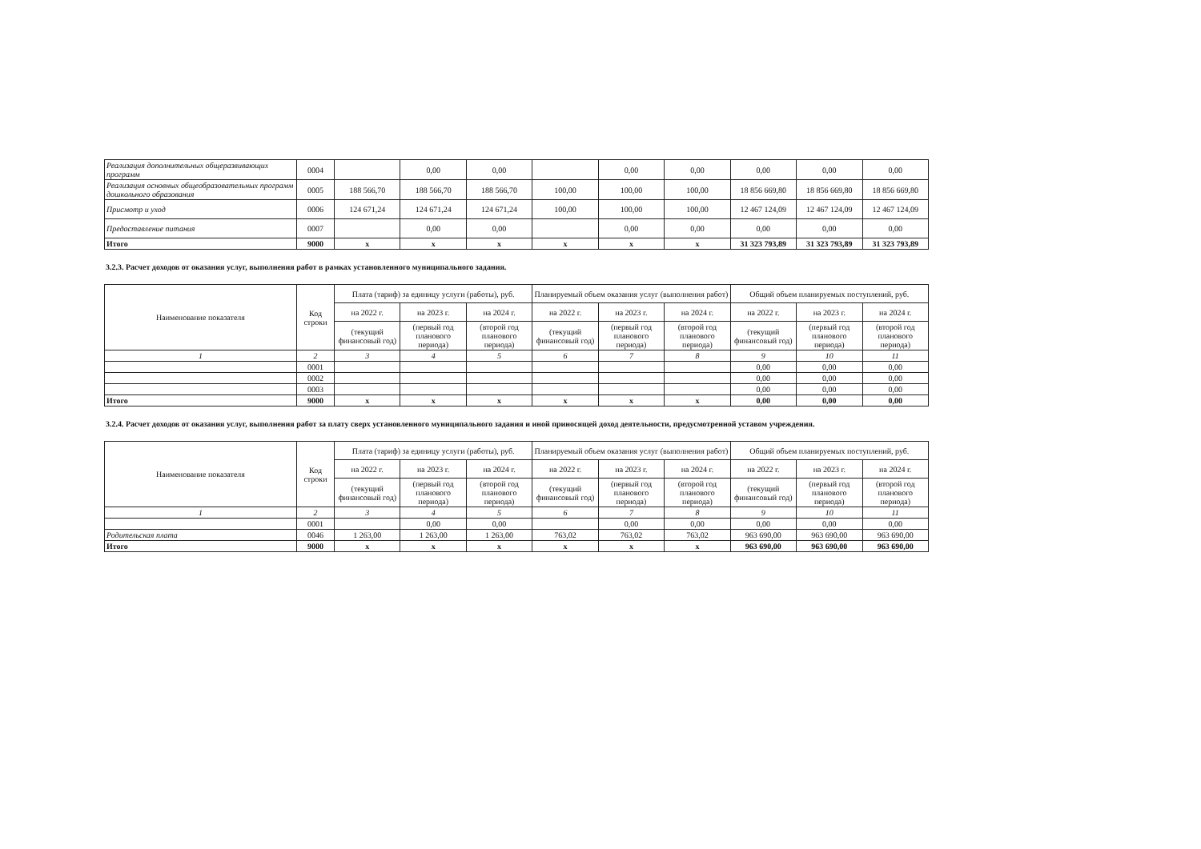| Реализация дополнительных общеразвивающих программ | 0004 | | 0,00 | 0,00 | | 0,00 | 0,00 | 0,00 | 0,00 | 0,00 |
| Реализация основных общеобразовательных программ дошкольного образования | 0005 | 188 566,70 | 188 566,70 | 188 566,70 | 100,00 | 100,00 | 100,00 | 18 856 669,80 | 18 856 669,80 | 18 856 669,80 |
| Присмотр и уход | 0006 | 124 671,24 | 124 671,24 | 124 671,24 | 100,00 | 100,00 | 100,00 | 12 467 124,09 | 12 467 124,09 | 12 467 124,09 |
| Предоставление питания | 0007 | | 0,00 | 0,00 | | 0,00 | 0,00 | 0,00 | 0,00 | 0,00 |
| Итого | 9000 | x | x | x | x | x | x | 31 323 793,89 | 31 323 793,89 | 31 323 793,89 |
3.2.3. Расчет доходов от оказания услуг, выполнения работ в рамках установленного муниципального задания.
| Наименование показателя | Код строки | Плата (тариф) за единицу услуги (работы), руб. | | | Планируемый объем оказания услуг (выполнения работ) | | | Общий объем планируемых поступлений, руб. | | |
| --- | --- | --- | --- | --- | --- | --- | --- | --- | --- | --- |
| | | на 2022 г. | на 2023 г. | на 2024 г. | на 2022 г. | на 2023 г. | на 2024 г. | на 2022 г. | на 2023 г. | на 2024 г. |
| | | (текущий финансовый год) | (первый год планового периода) | (второй год планового периода) | (текущий финансовый год) | (первый год планового периода) | (второй год планового периода) | (текущий финансовый год) | (первый год планового периода) | (второй год планового периода) |
| 1 | 2 | 3 | 4 | 5 | 6 | 7 | 8 | 9 | 10 | 11 |
| | 0001 | | | | | | | 0,00 | 0,00 | 0,00 |
| | 0002 | | | | | | | 0,00 | 0,00 | 0,00 |
| | 0003 | | | | | | | 0,00 | 0,00 | 0,00 |
| Итого | 9000 | x | x | x | x | x | x | 0,00 | 0,00 | 0,00 |
3.2.4. Расчет доходов от оказания услуг, выполнения работ за плату сверх установленного муниципального задания и иной приносящей доход деятельности, предусмотренной уставом учреждения.
| Наименование показателя | Код строки | Плата (тариф) за единицу услуги (работы), руб. | | | Планируемый объем оказания услуг (выполнения работ) | | | Общий объем планируемых поступлений, руб. | | |
| --- | --- | --- | --- | --- | --- | --- | --- | --- | --- | --- |
| | | на 2022 г. | на 2023 г. | на 2024 г. | на 2022 г. | на 2023 г. | на 2024 г. | на 2022 г. | на 2023 г. | на 2024 г. |
| | | (текущий финансовый год) | (первый год планового периода) | (второй год планового периода) | (текущий финансовый год) | (первый год планового периода) | (второй год планового периода) | (текущий финансовый год) | (первый год планового периода) | (второй год планового периода) |
| 1 | 2 | 3 | 4 | 5 | 6 | 7 | 8 | 9 | 10 | 11 |
| | 0001 | | 0,00 | 0,00 | | 0,00 | 0,00 | 0,00 | 0,00 | 0,00 |
| Родительская плата | 0046 | 1 263,00 | 1 263,00 | 1 263,00 | 763,02 | 763,02 | 763,02 | 963 690,00 | 963 690,00 | 963 690,00 |
| Итого | 9000 | x | x | x | x | x | x | 963 690,00 | 963 690,00 | 963 690,00 |